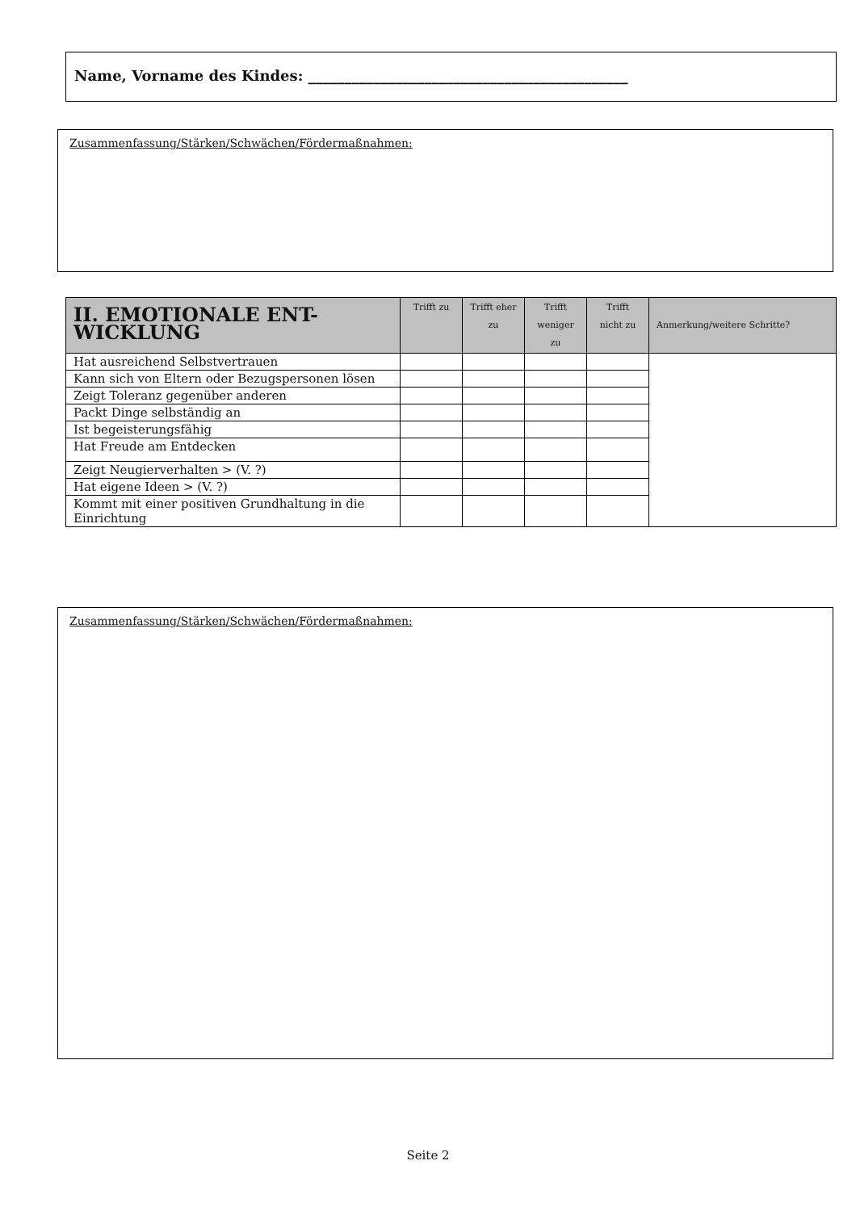Name, Vorname des Kindes: ____________________________________________
Zusammenfassung/Stärken/Schwächen/Fördermaßnahmen:
| II. EMOTIONALE ENT- WICKLUNG | Trifft zu | Trifft eher zu | Trifft weniger zu | Trifft nicht zu | Anmerkung/weitere Schritte? |
| --- | --- | --- | --- | --- | --- |
| Hat ausreichend Selbstvertrauen | | | | | |
| Kann sich von Eltern oder Bezugspersonen lösen | | | | | |
| Zeigt Toleranz gegenüber anderen | | | | | |
| Packt Dinge selbständig an | | | | | |
| Ist begeisterungsfähig | | | | | |
| Hat Freude am Entdecken | | | | | |
| Zeigt Neugierverhalten > (V. ?) | | | | | |
| Hat eigene Ideen > (V. ?) | | | | | |
| Kommt mit einer positiven Grundhaltung in die Einrichtung | | | | | |
Zusammenfassung/Stärken/Schwächen/Fördermaßnahmen:
Seite 2